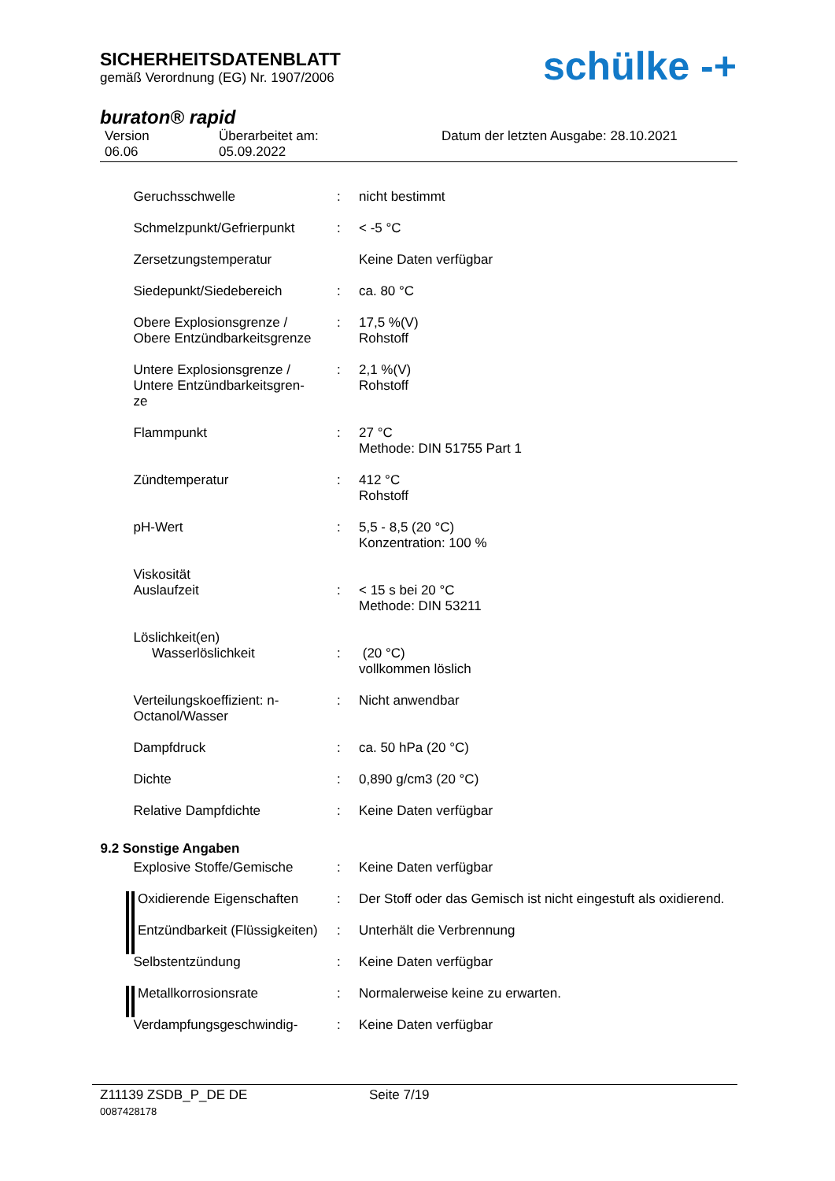SICHERHEITSDATENBLATT
gemäß Verordnung (EG) Nr. 1907/2006
buraton® rapid
Version
06.06
Überarbeitet am:
05.09.2022
Datum der letzten Ausgabe: 28.10.2021
schülke -+
| Geruchsschwelle | : | nicht bestimmt |
| Schmelzpunkt/Gefrierpunkt | : | < -5 °C |
| Zersetzungstemperatur | | Keine Daten verfügbar |
| Siedepunkt/Siedebereich | : | ca. 80 °C |
| Obere Explosionsgrenze / Obere Entzündbarkeitsgrenze | : | 17,5 %(V) Rohstoff |
| Untere Explosionsgrenze / Untere Entzündbarkeitsgren- ze | : | 2,1 %(V) Rohstoff |
| Flammpunkt | : | 27 °C Methode: DIN 51755 Part 1 |
| Zündtemperatur | : | 412 °C Rohstoff |
| pH-Wert | : | 5,5 - 8,5 (20 °C) Konzentration: 100 % |
| Viskosität Auslaufzeit | : | < 15 s bei 20 °C Methode: DIN 53211 |
| Löslichkeit(en) Wasserlöslichkeit | : | (20 °C) vollkommen löslich |
| Verteilungskoeffizient: n- Octanol/Wasser | : | Nicht anwendbar |
| Dampfdruck | : | ca. 50 hPa (20 °C) |
| Dichte | : | 0,890 g/cm3 (20 °C) |
| Relative Dampfdichte | : | Keine Daten verfügbar |
| 9.2 Sonstige Angaben | | |
| Explosive Stoffe/Gemische | : | Keine Daten verfügbar |
| Oxidierende Eigenschaften | : | Der Stoff oder das Gemisch ist nicht eingestuft als oxidierend. |
| Entzündbarkeit (Flüssigkeiten) | : | Unterhält die Verbrennung |
| Selbstentzündung | : | Keine Daten verfügbar |
| Metallkorrosionsrate | : | Normalerweise keine zu erwarten. |
| Verdampfungsgeschwindig- | : | Keine Daten verfügbar |
Z11139 ZSDB_P_DE DE Seite 7/19
0087428178